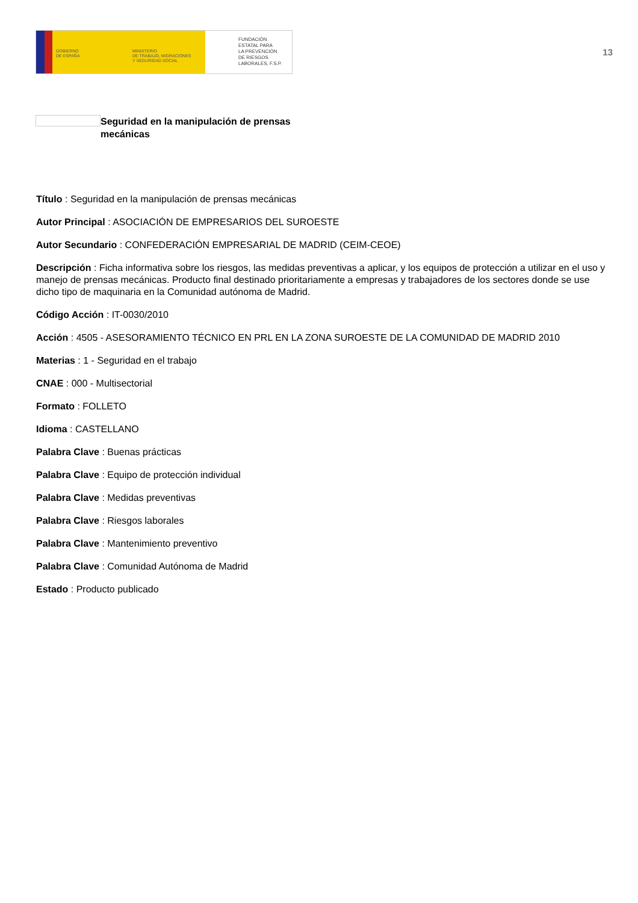GOBIERNO
DE ESPAÑA
MINISTERIO
DE TRABAJO, MIGRACIONES
Y SEGURIDAD SOCIAL
FUNDACIÓN
ESTATAL PARA
LA PREVENCIÓN
DE RIESGOS
LABORALES, F.S.P.
13
Seguridad en la manipulación de prensas mecánicas
Título : Seguridad en la manipulación de prensas mecánicas
Autor Principal : ASOCIACIÓN DE EMPRESARIOS DEL SUROESTE
Autor Secundario : CONFEDERACIÓN EMPRESARIAL DE MADRID (CEIM-CEOE)
Descripción : Ficha informativa sobre los riesgos, las medidas preventivas a aplicar, y los equipos de protección a utilizar en el uso y manejo de prensas mecánicas. Producto final destinado prioritariamente a empresas y trabajadores de los sectores donde se use dicho tipo de maquinaria en la Comunidad autónoma de Madrid.
Código Acción : IT-0030/2010
Acción : 4505 - ASESORAMIENTO TÉCNICO EN PRL EN LA ZONA SUROESTE DE LA COMUNIDAD DE MADRID 2010
Materias : 1 - Seguridad en el trabajo
CNAE : 000 - Multisectorial
Formato : FOLLETO
Idioma : CASTELLANO
Palabra Clave : Buenas prácticas
Palabra Clave : Equipo de protección individual
Palabra Clave : Medidas preventivas
Palabra Clave : Riesgos laborales
Palabra Clave : Mantenimiento preventivo
Palabra Clave : Comunidad Autónoma de Madrid
Estado : Producto publicado